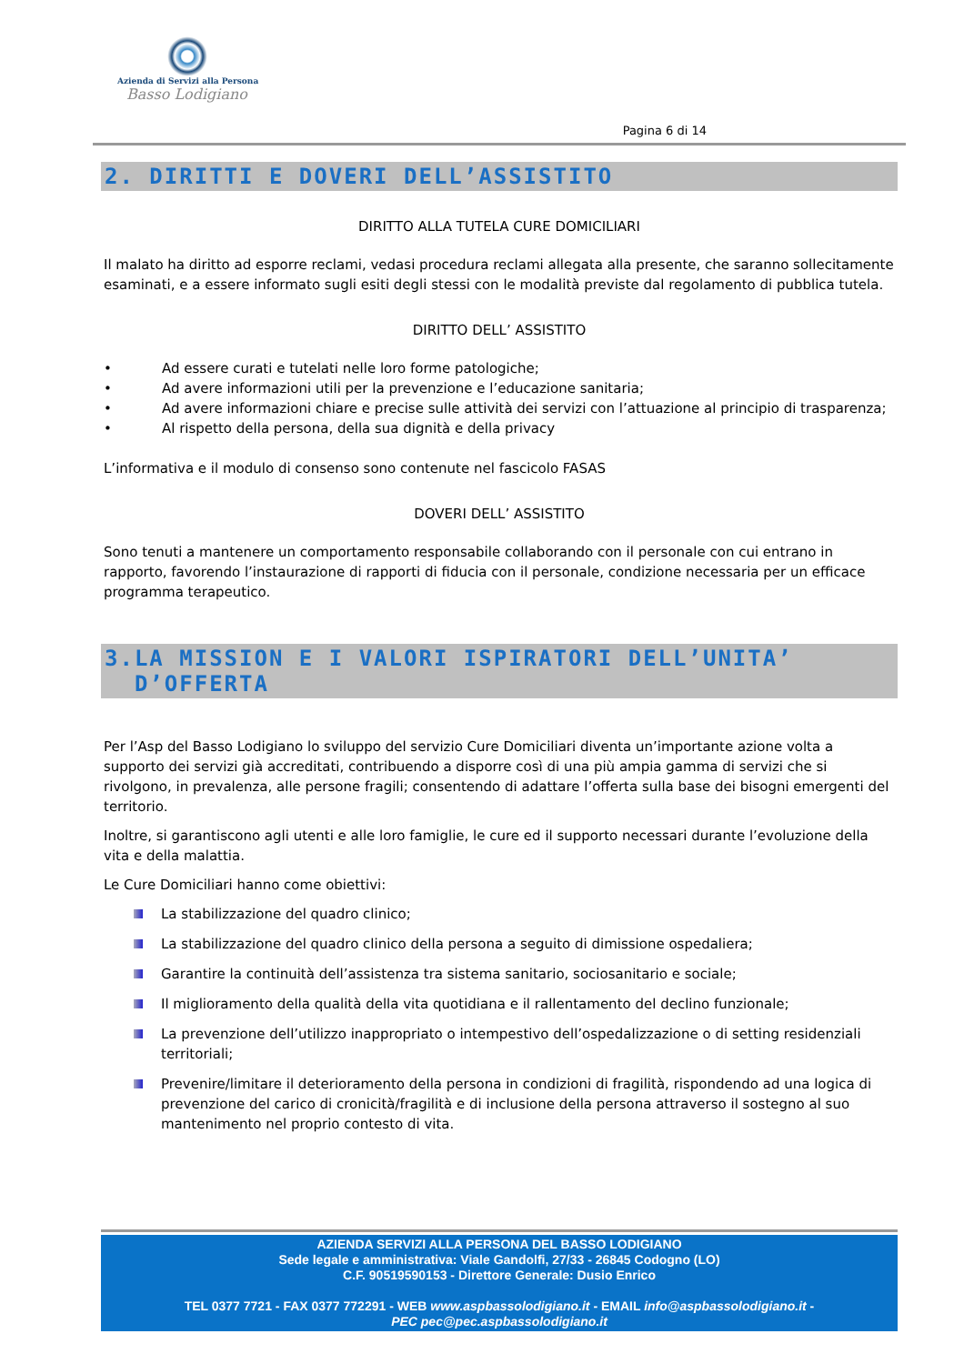Azienda di Servizi alla Persona
Basso Lodigiano
Pagina 6 di 14
2. DIRITTI E DOVERI DELL’ASSISTITO
DIRITTO ALLA TUTELA CURE DOMICILIARI
Il malato ha diritto ad esporre reclami, vedasi procedura reclami allegata alla presente, che saranno sollecitamente esaminati, e a essere informato sugli esiti degli stessi con le modalità previste dal regolamento di pubblica tutela.
DIRITTO DELL’ ASSISTITO
• Ad essere curati e tutelati nelle loro forme patologiche;
• Ad avere informazioni utili per la prevenzione e l’educazione sanitaria;
• Ad avere informazioni chiare e precise sulle attività dei servizi con l’attuazione al principio di trasparenza;
• Al rispetto della persona, della sua dignità e della privacy
L’informativa e il modulo di consenso sono contenute nel fascicolo FASAS
DOVERI DELL’ ASSISTITO
Sono tenuti a mantenere un comportamento responsabile collaborando con il personale con cui entrano in rapporto, favorendo l’instaurazione di rapporti di fiducia con il personale, condizione necessaria per un efficace programma terapeutico.
3.LA MISSION E I VALORI ISPIRATORI DELL’UNITA’
D’OFFERTA
Per l’Asp del Basso Lodigiano lo sviluppo del servizio Cure Domiciliari diventa un’importante azione volta a supporto dei servizi già accreditati, contribuendo a disporre così di una più ampia gamma di servizi che si rivolgono, in prevalenza, alle persone fragili; consentendo di adattare l’offerta sulla base dei bisogni emergenti del territorio.
Inoltre, si garantiscono agli utenti e alle loro famiglie, le cure ed il supporto necessari durante l’evoluzione della vita e della malattia.
Le Cure Domiciliari hanno come obiettivi:
La stabilizzazione del quadro clinico;
La stabilizzazione del quadro clinico della persona a seguito di dimissione ospedaliera;
Garantire la continuità dell’assistenza tra sistema sanitario, sociosanitario e sociale;
Il miglioramento della qualità della vita quotidiana e il rallentamento del declino funzionale;
La prevenzione dell’utilizzo inappropriato o intempestivo dell’ospedalizzazione o di setting residenziali territoriali;
Prevenire/limitare il deterioramento della persona in condizioni di fragilità, rispondendo ad una logica di prevenzione del carico di cronicità/fragilità e di inclusione della persona attraverso il sostegno al suo mantenimento nel proprio contesto di vita.
AZIENDA SERVIZI ALLA PERSONA DEL BASSO LODIGIANO
Sede legale e amministrativa: Viale Gandolfi, 27/33 - 26845 Codogno (LO)
C.F. 90519590153 - Direttore Generale: Dusio Enrico
TEL 0377 7721 - FAX 0377 772291 - WEB www.aspbassolodigiano.it - EMAIL info@aspbassolodigiano.it -
PEC pec@pec.aspbassolodigiano.it